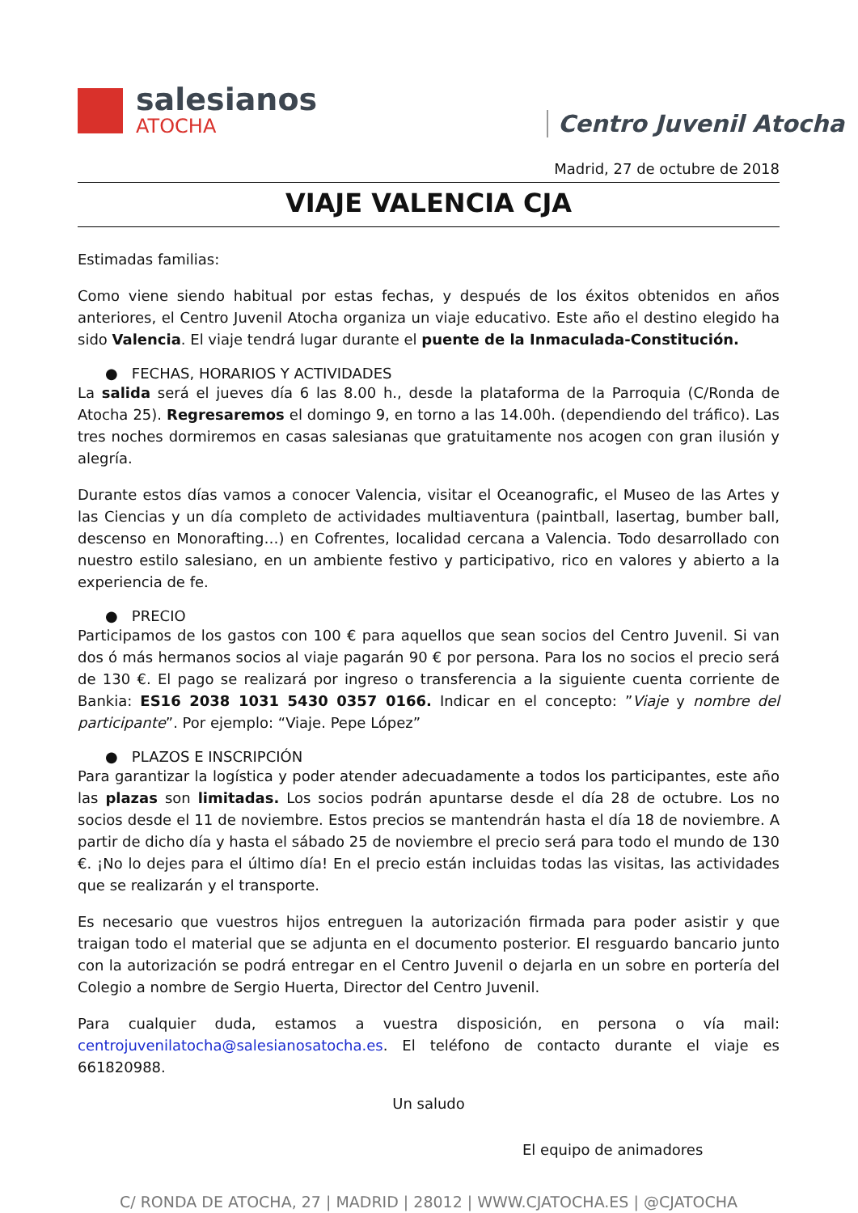salesianos
ATOCHA
Centro Juvenil Atocha
Madrid, 27 de octubre de 2018
VIAJE VALENCIA CJA
Estimadas familias:
Como viene siendo habitual por estas fechas, y después de los éxitos obtenidos en años anteriores, el Centro Juvenil Atocha organiza un viaje educativo. Este año el destino elegido ha sido Valencia. El viaje tendrá lugar durante el puente de la Inmaculada-Constitución.
● FECHAS, HORARIOS Y ACTIVIDADES
La salida será el jueves día 6 las 8.00 h., desde la plataforma de la Parroquia (C/Ronda de Atocha 25). Regresaremos el domingo 9, en torno a las 14.00h. (dependiendo del tráfico). Las tres noches dormiremos en casas salesianas que gratuitamente nos acogen con gran ilusión y alegría.
Durante estos días vamos a conocer Valencia, visitar el Oceanografic, el Museo de las Artes y las Ciencias y un día completo de actividades multiaventura (paintball, lasertag, bumber ball, descenso en Monorafting…) en Cofrentes, localidad cercana a Valencia. Todo desarrollado con nuestro estilo salesiano, en un ambiente festivo y participativo, rico en valores y abierto a la experiencia de fe.
● PRECIO
Participamos de los gastos con 100 € para aquellos que sean socios del Centro Juvenil. Si van dos ó más hermanos socios al viaje pagarán 90 € por persona. Para los no socios el precio será de 130 €. El pago se realizará por ingreso o transferencia a la siguiente cuenta corriente de Bankia: ES16 2038 1031 5430 0357 0166. Indicar en el concepto: ”Viaje y nombre del participante”. Por ejemplo: “Viaje. Pepe López”
● PLAZOS E INSCRIPCIÓN
Para garantizar la logística y poder atender adecuadamente a todos los participantes, este año las plazas son limitadas. Los socios podrán apuntarse desde el día 28 de octubre. Los no socios desde el 11 de noviembre. Estos precios se mantendrán hasta el día 18 de noviembre. A partir de dicho día y hasta el sábado 25 de noviembre el precio será para todo el mundo de 130 €. ¡No lo dejes para el último día! En el precio están incluidas todas las visitas, las actividades que se realizarán y el transporte.
Es necesario que vuestros hijos entreguen la autorización firmada para poder asistir y que traigan todo el material que se adjunta en el documento posterior. El resguardo bancario junto con la autorización se podrá entregar en el Centro Juvenil o dejarla en un sobre en portería del Colegio a nombre de Sergio Huerta, Director del Centro Juvenil.
Para cualquier duda, estamos a vuestra disposición, en persona o vía mail: centrojuvenilatocha@salesianosatocha.es. El teléfono de contacto durante el viaje es 661820988.
Un saludo
El equipo de animadores
C/ RONDA DE ATOCHA, 27 | MADRID | 28012 | WWW.CJATOCHA.ES | @CJATOCHA